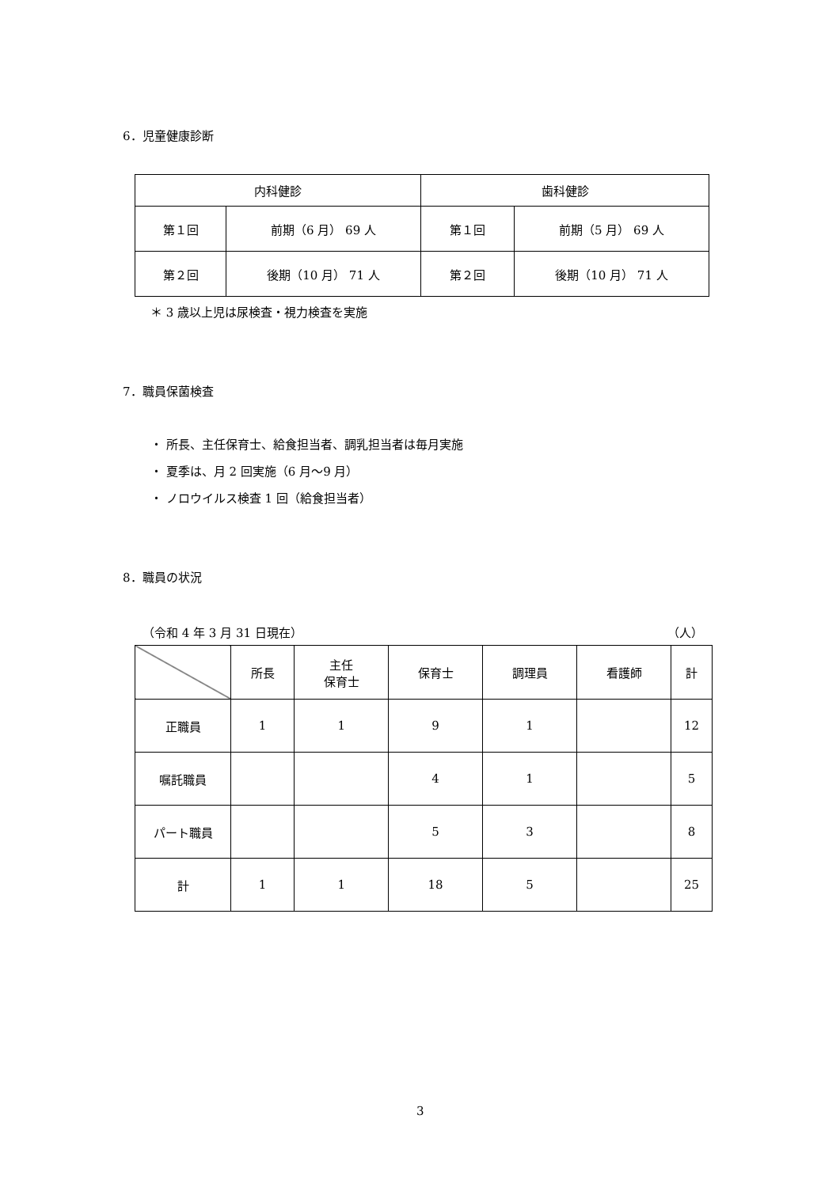6．児童健康診断
| 内科健診 | | 歯科健診 | |
| --- | --- | --- | --- |
| 第１回 | 前期（6 月） 69 人 | 第１回 | 前期（5 月） 69 人 |
| 第２回 | 後期（10 月） 71 人 | 第２回 | 後期（10 月） 71 人 |
＊ 3 歳以上児は尿検査・視力検査を実施
7．職員保菌検査
・ 所長、主任保育士、給食担当者、調乳担当者は毎月実施
・ 夏季は、月 2 回実施（6 月～9 月）
・ ノロウイルス検査 1 回（給食担当者）
8．職員の状況
（令和 4 年 3 月 31 日現在） （人）
| | 所長 | 主任 保育士 | 保育士 | 調理員 | 看護師 | 計 |
| --- | --- | --- | --- | --- | --- | --- |
| 正職員 | 1 | 1 | 9 | 1 | | 12 |
| 嘱託職員 | | | 4 | 1 | | 5 |
| パート職員 | | | 5 | 3 | | 8 |
| 計 | 1 | 1 | 18 | 5 | | 25 |
3